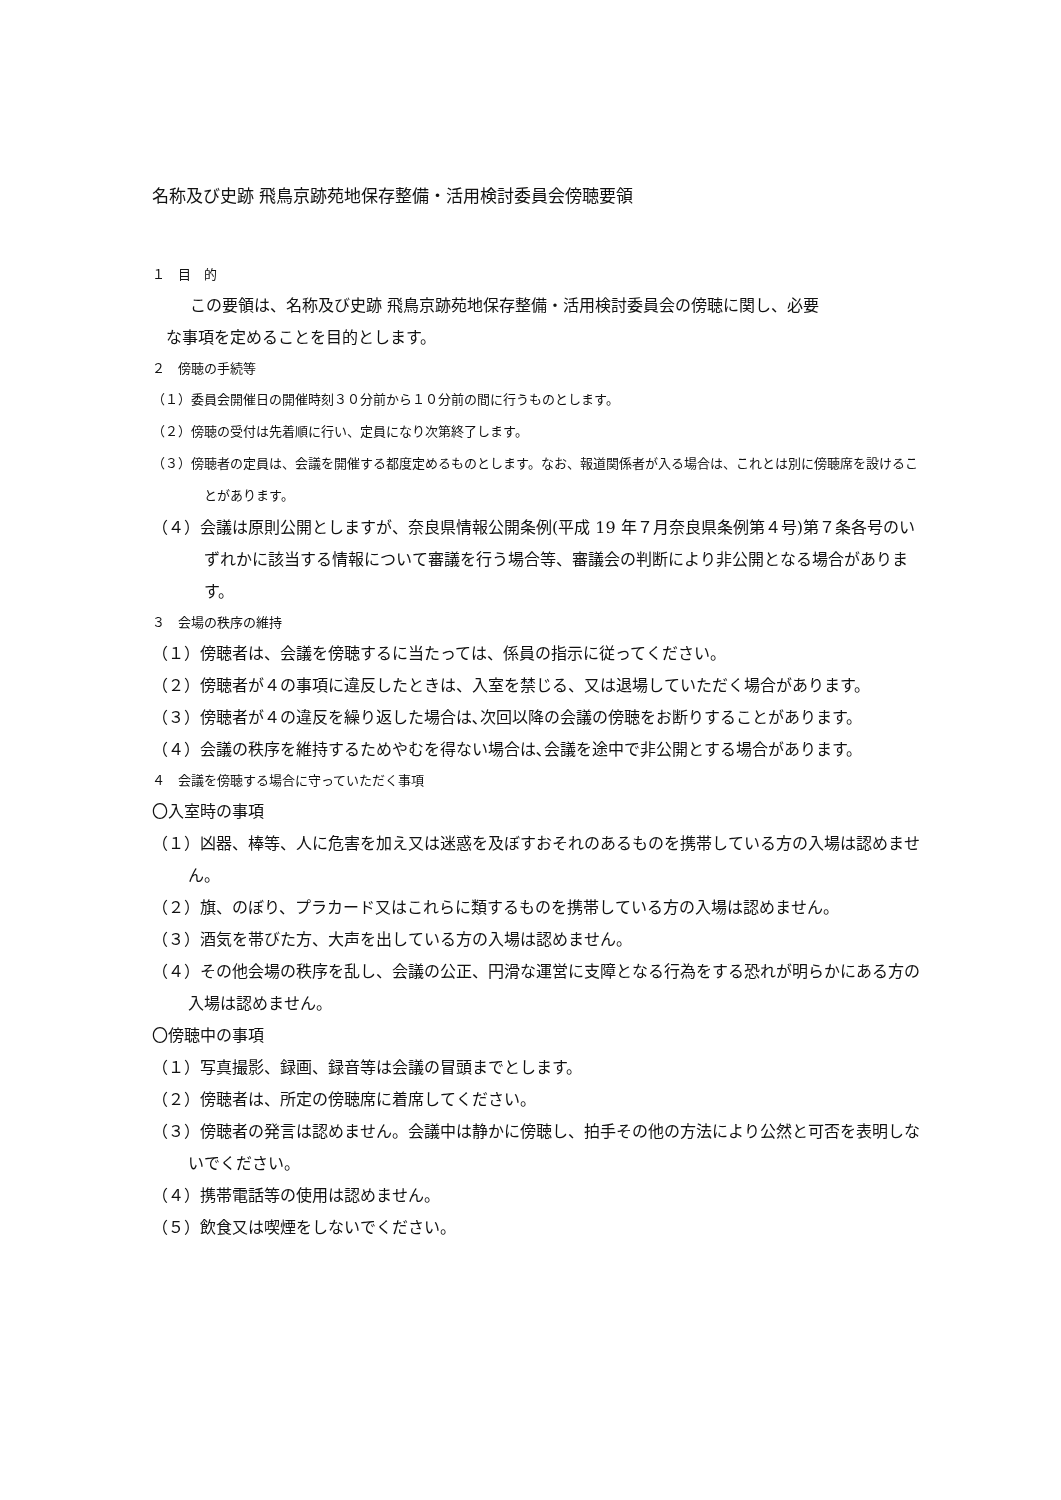名称及び史跡 飛鳥京跡苑地保存整備・活用検討委員会傍聴要領
１　目　的
この要領は、名称及び史跡 飛鳥京跡苑地保存整備・活用検討委員会の傍聴に関し、必要
な事項を定めることを目的とします。
２　傍聴の手続等
（１）委員会開催日の開催時刻３０分前から１０分前の間に行うものとします。
（２）傍聴の受付は先着順に行い、定員になり次第終了します。
（３）傍聴者の定員は、会議を開催する都度定めるものとします。なお、報道関係者が入る場合は、これとは別に傍聴席を設けることがあります。
（４）会議は原則公開としますが、奈良県情報公開条例(平成 19 年７月奈良県条例第４号)第７条各号のいずれかに該当する情報について審議を行う場合等、審議会の判断により非公開となる場合があります。
３　会場の秩序の維持
（１）傍聴者は、会議を傍聴するに当たっては、係員の指示に従ってください。
（２）傍聴者が４の事項に違反したときは、入室を禁じる、又は退場していただく場合があります。
（３）傍聴者が４の違反を繰り返した場合は､次回以降の会議の傍聴をお断りすることがあります。
（４）会議の秩序を維持するためやむを得ない場合は､会議を途中で非公開とする場合があります。
４　会議を傍聴する場合に守っていただく事項
〇入室時の事項
（１）凶器、棒等、人に危害を加え又は迷惑を及ぼすおそれのあるものを携帯している方の入場は認めません。
（２）旗、のぼり、プラカード又はこれらに類するものを携帯している方の入場は認めません。
（３）酒気を帯びた方、大声を出している方の入場は認めません。
（４）その他会場の秩序を乱し、会議の公正、円滑な運営に支障となる行為をする恐れが明らかにある方の入場は認めません。
〇傍聴中の事項
（１）写真撮影、録画、録音等は会議の冒頭までとします。
（２）傍聴者は、所定の傍聴席に着席してください。
（３）傍聴者の発言は認めません。会議中は静かに傍聴し、拍手その他の方法により公然と可否を表明しないでください。
（４）携帯電話等の使用は認めません。
（５）飲食又は喫煙をしないでください。